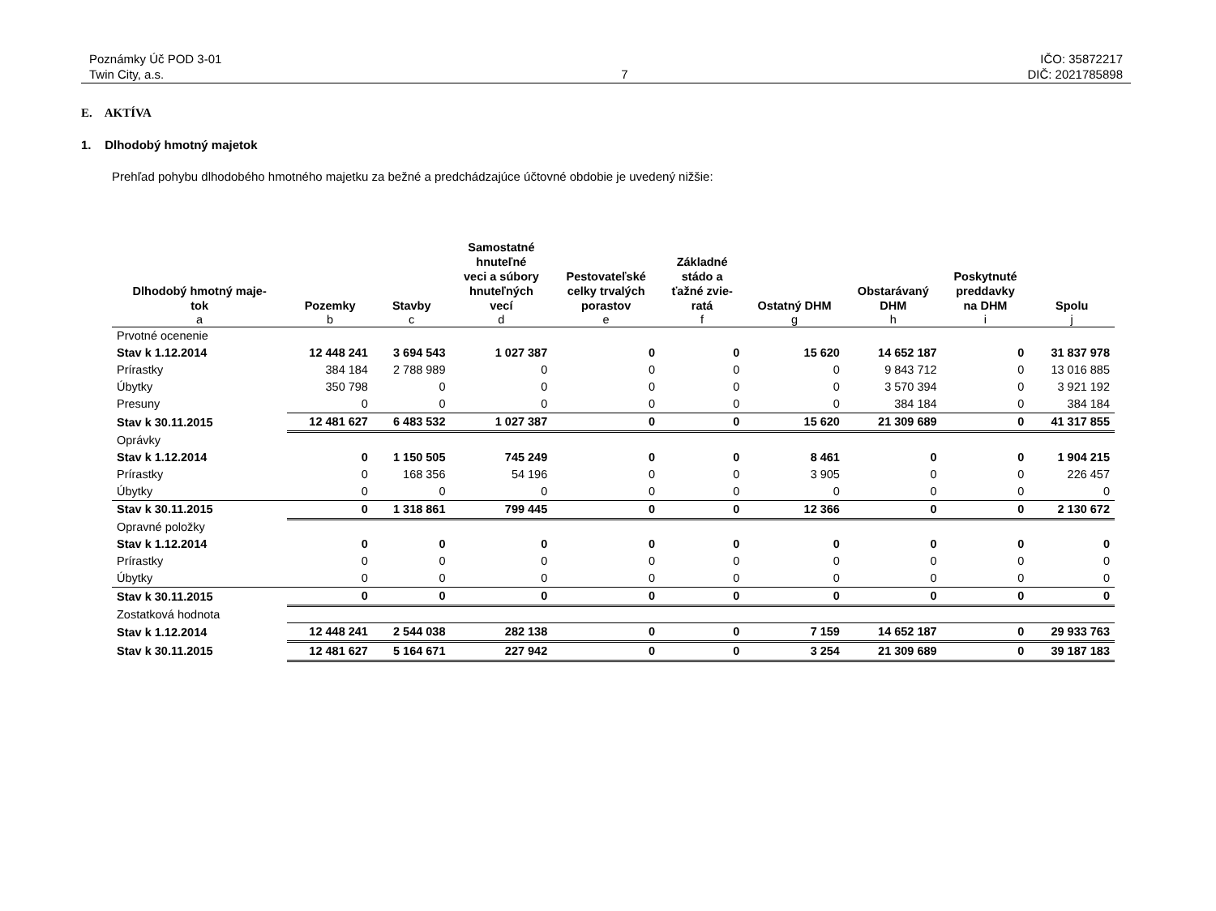Poznámky Úč POD 3-01
Twin City, a.s.
7
IČO: 35872217
DIČ: 2021785898
E. AKTÍVA
1. Dlhodobý hmotný majetok
Prehľad pohybu dlhodobého hmotného majetku za bežné a predchádzajúce účtovné obdobie je uvedený nižšie:
| Dlhodobý hmotný maje- tok | Pozemky | Stavby | Samostatné hnuteľné veci a súbory hnuteľných vecí | Pestovateľské celky trvalých porastov | Základné stádo a ťažné zvie- ratá | Ostatný DHM | Obstarávaný DHM | Poskytnuté preddavky na DHM | Spolu |
| --- | --- | --- | --- | --- | --- | --- | --- | --- | --- |
| a | b | c | d | e | f | g | h | i | j |
| Prvotné ocenenie | | | | | | | | | |
| Stav k 1.12.2014 | 12 448 241 | 3 694 543 | 1 027 387 | 0 | 0 | 15 620 | 14 652 187 | 0 | 31 837 978 |
| Prírastky | 384 184 | 2 788 989 | 0 | 0 | 0 | 0 | 9 843 712 | 0 | 13 016 885 |
| Úbytky | 350 798 | 0 | 0 | 0 | 0 | 0 | 3 570 394 | 0 | 3 921 192 |
| Presuny | 0 | 0 | 0 | 0 | 0 | 0 | 384 184 | 0 | 384 184 |
| Stav k 30.11.2015 | 12 481 627 | 6 483 532 | 1 027 387 | 0 | 0 | 15 620 | 21 309 689 | 0 | 41 317 855 |
| Oprávky | | | | | | | | | |
| Stav k 1.12.2014 | 0 | 1 150 505 | 745 249 | 0 | 0 | 8 461 | 0 | 0 | 1 904 215 |
| Prírastky | 0 | 168 356 | 54 196 | 0 | 0 | 3 905 | 0 | 0 | 226 457 |
| Úbytky | 0 | 0 | 0 | 0 | 0 | 0 | 0 | 0 | 0 |
| Stav k 30.11.2015 | 0 | 1 318 861 | 799 445 | 0 | 0 | 12 366 | 0 | 0 | 2 130 672 |
| Opravné položky | | | | | | | | | |
| Stav k 1.12.2014 | 0 | 0 | 0 | 0 | 0 | 0 | 0 | 0 | 0 |
| Prírastky | 0 | 0 | 0 | 0 | 0 | 0 | 0 | 0 | 0 |
| Úbytky | 0 | 0 | 0 | 0 | 0 | 0 | 0 | 0 | 0 |
| Stav k 30.11.2015 | 0 | 0 | 0 | 0 | 0 | 0 | 0 | 0 | 0 |
| Zostatková hodnota | | | | | | | | | |
| Stav k 1.12.2014 | 12 448 241 | 2 544 038 | 282 138 | 0 | 0 | 7 159 | 14 652 187 | 0 | 29 933 763 |
| Stav k 30.11.2015 | 12 481 627 | 5 164 671 | 227 942 | 0 | 0 | 3 254 | 21 309 689 | 0 | 39 187 183 |